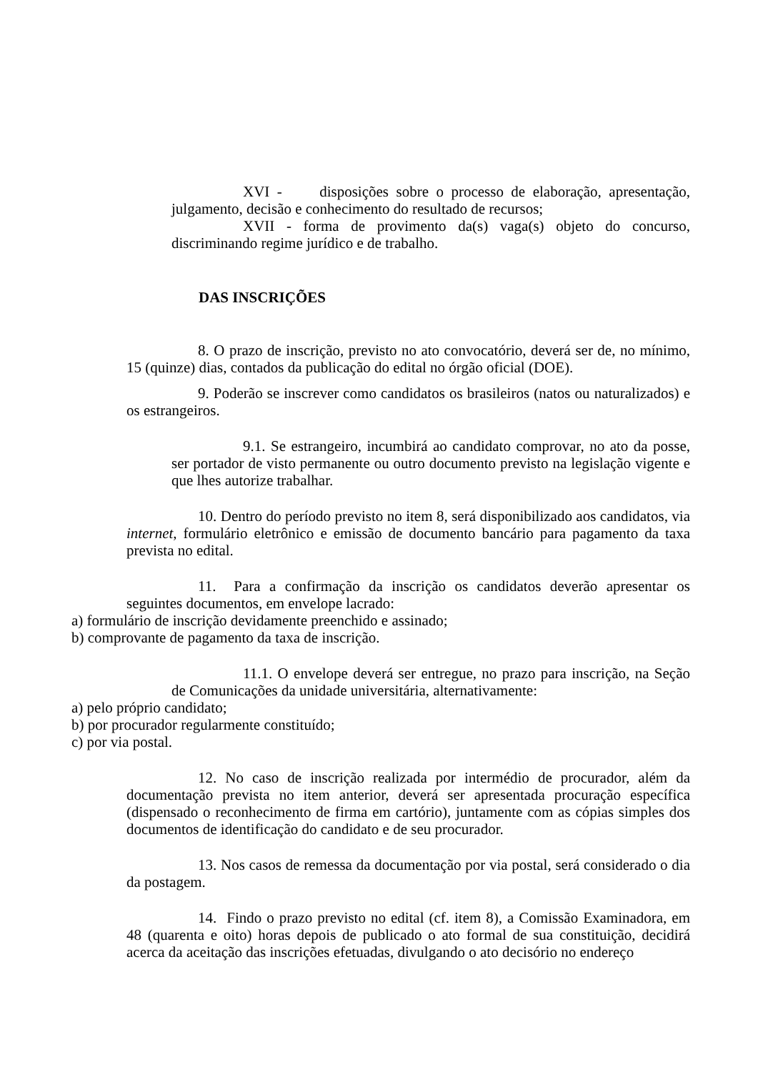XVI - disposições sobre o processo de elaboração, apresentação, julgamento, decisão e conhecimento do resultado de recursos;
XVII - forma de provimento da(s) vaga(s) objeto do concurso, discriminando regime jurídico e de trabalho.
DAS INSCRIÇÕES
8. O prazo de inscrição, previsto no ato convocatório, deverá ser de, no mínimo, 15 (quinze) dias, contados da publicação do edital no órgão oficial (DOE).
9. Poderão se inscrever como candidatos os brasileiros (natos ou naturalizados) e os estrangeiros.
9.1. Se estrangeiro, incumbirá ao candidato comprovar, no ato da posse, ser portador de visto permanente ou outro documento previsto na legislação vigente e que lhes autorize trabalhar.
10. Dentro do período previsto no item 8, será disponibilizado aos candidatos, via internet, formulário eletrônico e emissão de documento bancário para pagamento da taxa prevista no edital.
11. Para a confirmação da inscrição os candidatos deverão apresentar os seguintes documentos, em envelope lacrado:
a) formulário de inscrição devidamente preenchido e assinado;
b) comprovante de pagamento da taxa de inscrição.
11.1. O envelope deverá ser entregue, no prazo para inscrição, na Seção de Comunicações da unidade universitária, alternativamente:
a) pelo próprio candidato;
b) por procurador regularmente constituído;
c) por via postal.
12. No caso de inscrição realizada por intermédio de procurador, além da documentação prevista no item anterior, deverá ser apresentada procuração específica (dispensado o reconhecimento de firma em cartório), juntamente com as cópias simples dos documentos de identificação do candidato e de seu procurador.
13. Nos casos de remessa da documentação por via postal, será considerado o dia da postagem.
14. Findo o prazo previsto no edital (cf. item 8), a Comissão Examinadora, em 48 (quarenta e oito) horas depois de publicado o ato formal de sua constituição, decidirá acerca da aceitação das inscrições efetuadas, divulgando o ato decisório no endereço